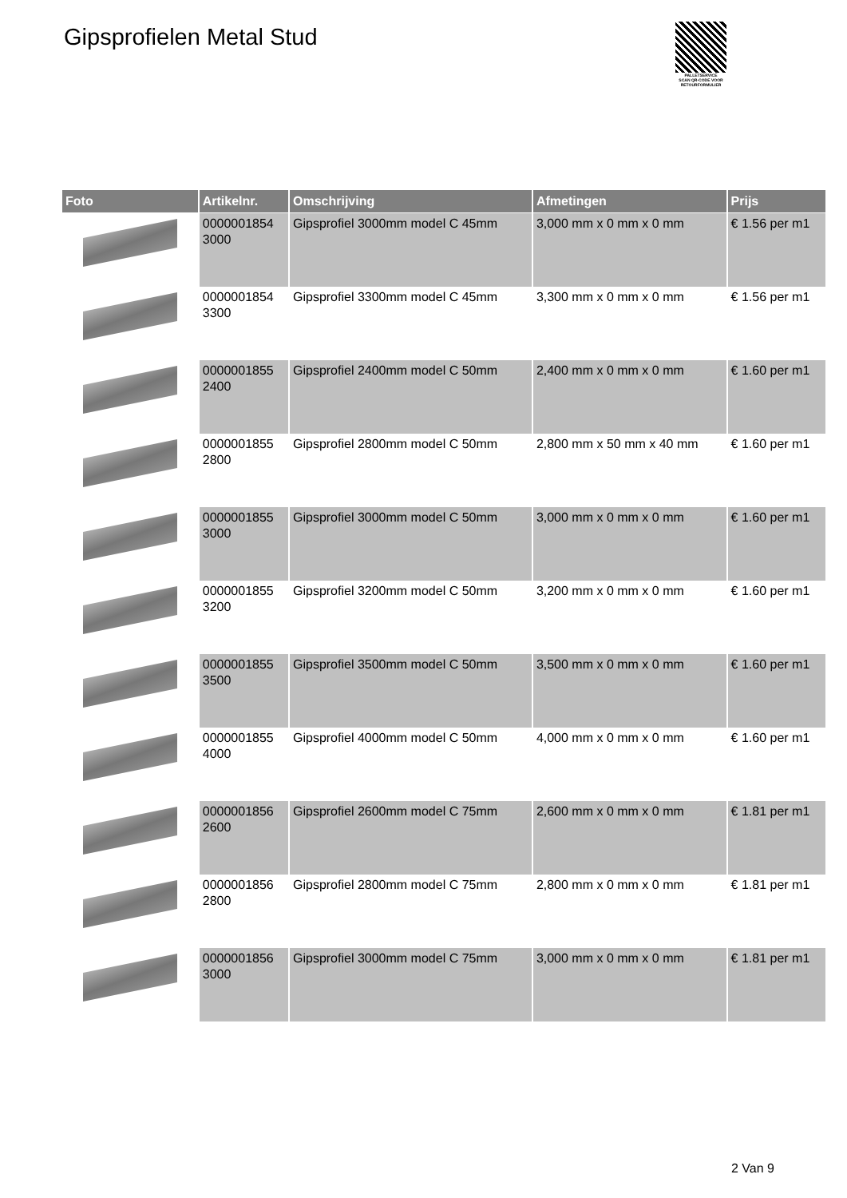Gipsprofielen Metal Stud
PALLETSERVICE
SCAN QR-CODE VOOR RETOURFORMULIER
| Foto | Artikelnr. | Omschrijving | Afmetingen | Prijs |
| --- | --- | --- | --- | --- |
| | 0000001854 3000 | Gipsprofiel 3000mm model C 45mm | 3,000 mm x 0 mm x 0 mm | € 1.56 per m1 |
| | 0000001854 3300 | Gipsprofiel 3300mm model C 45mm | 3,300 mm x 0 mm x 0 mm | € 1.56 per m1 |
| | 0000001855 2400 | Gipsprofiel 2400mm model C 50mm | 2,400 mm x 0 mm x 0 mm | € 1.60 per m1 |
| | 0000001855 2800 | Gipsprofiel 2800mm model C 50mm | 2,800 mm x 50 mm x 40 mm | € 1.60 per m1 |
| | 0000001855 3000 | Gipsprofiel 3000mm model C 50mm | 3,000 mm x 0 mm x 0 mm | € 1.60 per m1 |
| | 0000001855 3200 | Gipsprofiel 3200mm model C 50mm | 3,200 mm x 0 mm x 0 mm | € 1.60 per m1 |
| | 0000001855 3500 | Gipsprofiel 3500mm model C 50mm | 3,500 mm x 0 mm x 0 mm | € 1.60 per m1 |
| | 0000001855 4000 | Gipsprofiel 4000mm model C 50mm | 4,000 mm x 0 mm x 0 mm | € 1.60 per m1 |
| | 0000001856 2600 | Gipsprofiel 2600mm model C 75mm | 2,600 mm x 0 mm x 0 mm | € 1.81 per m1 |
| | 0000001856 2800 | Gipsprofiel 2800mm model C 75mm | 2,800 mm x 0 mm x 0 mm | € 1.81 per m1 |
| | 0000001856 3000 | Gipsprofiel 3000mm model C 75mm | 3,000 mm x 0 mm x 0 mm | € 1.81 per m1 |
2 Van 9